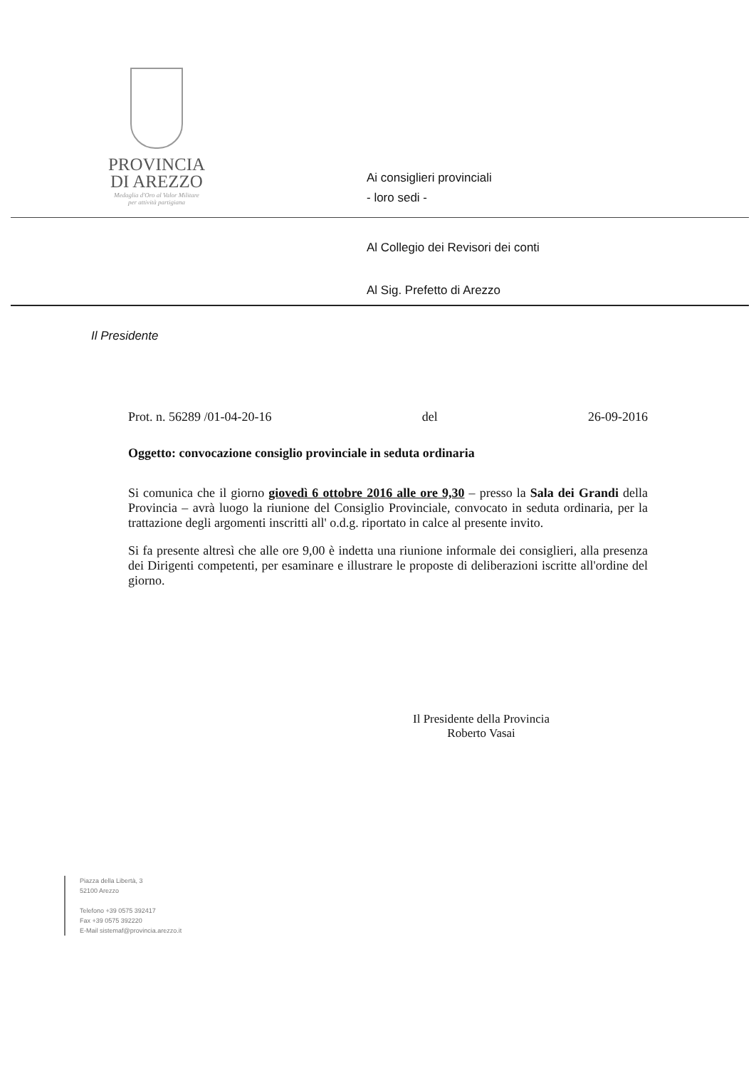PROVINCIA
DI AREZZO
Medaglia d'Oro al Valor Militare
per attività partigiana
Ai consiglieri provinciali
- loro sedi -
Al Collegio dei Revisori dei conti
Al Sig. Prefetto di Arezzo
Il Presidente
Prot. n. 56289 /01-04-20-16 del 26-09-2016
Oggetto: convocazione consiglio provinciale in seduta ordinaria
Si comunica che il giorno giovedì 6 ottobre 2016 alle ore 9,30 – presso la Sala dei Grandi della Provincia – avrà luogo la riunione del Consiglio Provinciale, convocato in seduta ordinaria, per la trattazione degli argomenti inscritti all' o.d.g. riportato in calce al presente invito.
Si fa presente altresì che alle ore 9,00 è indetta una riunione informale dei consiglieri, alla presenza dei Dirigenti competenti, per esaminare e illustrare le proposte di deliberazioni iscritte all'ordine del giorno.
Il Presidente della Provincia
Roberto Vasai
Piazza della Libertà, 3
52100 Arezzo
Telefono +39 0575 392417
Fax +39 0575 392220
E-Mail sistemaf@provincia.arezzo.it